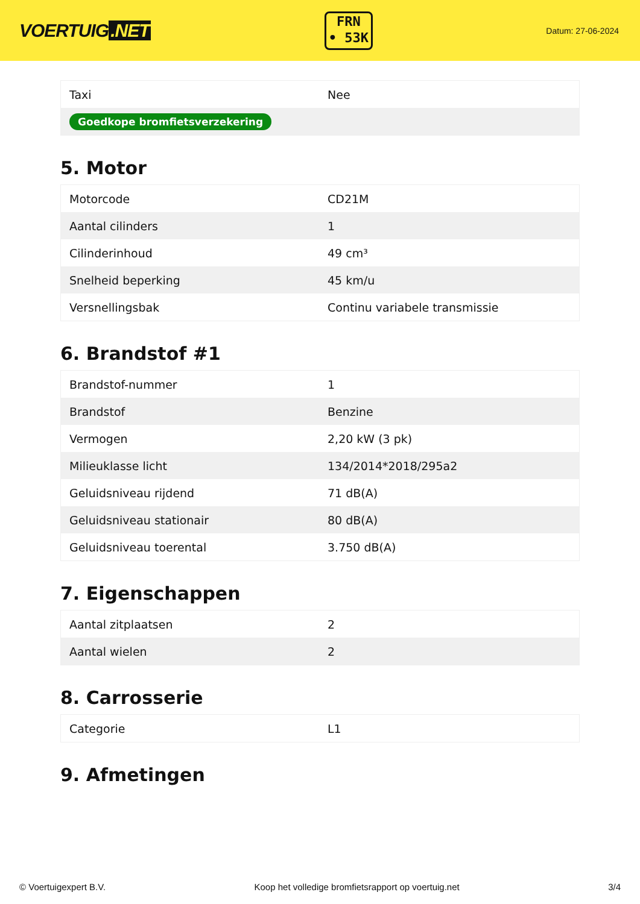VOERTUIG.NET
FRN
• 53K
Datum: 27-06-2024
| Taxi | Nee |
| Goedkope bromfietsverzekering | |
5. Motor
| Motorcode | CD21M |
| Aantal cilinders | 1 |
| Cilinderinhoud | 49 cm³ |
| Snelheid beperking | 45 km/u |
| Versnellingsbak | Continu variabele transmissie |
6. Brandstof #1
| Brandstof-nummer | 1 |
| Brandstof | Benzine |
| Vermogen | 2,20 kW (3 pk) |
| Milieuklasse licht | 134/2014*2018/295a2 |
| Geluidsniveau rijdend | 71 dB(A) |
| Geluidsniveau stationair | 80 dB(A) |
| Geluidsniveau toerental | 3.750 dB(A) |
7. Eigenschappen
| Aantal zitplaatsen | 2 |
| Aantal wielen | 2 |
8. Carrosserie
| Categorie | L1 |
9. Afmetingen
© Voertuigexpert B.V. Koop het volledige bromfietsrapport op voertuig.net 3/4